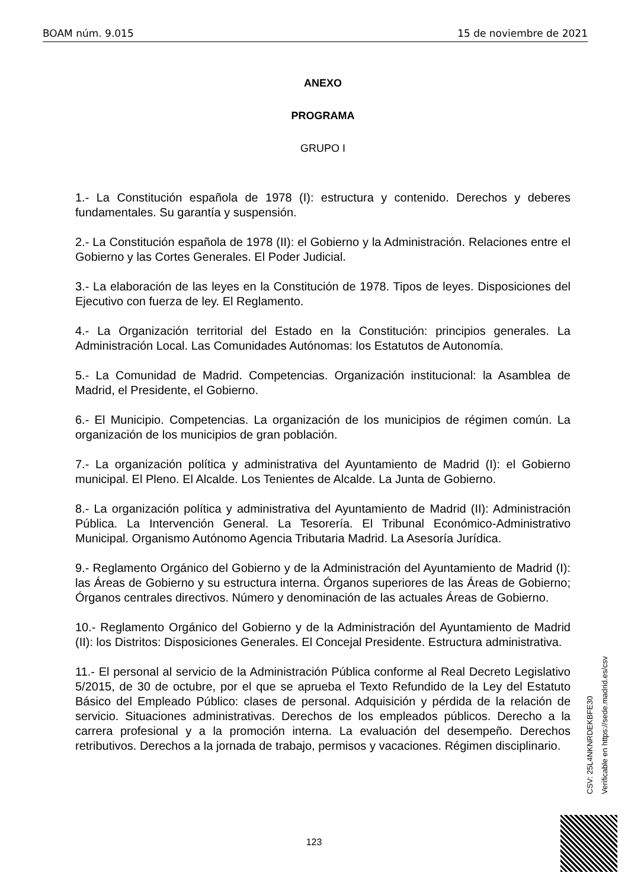BOAM núm. 9.015 15 de noviembre de 2021
ANEXO
PROGRAMA
GRUPO I
1.- La Constitución española de 1978 (I): estructura y contenido. Derechos y deberes fundamentales. Su garantía y suspensión.
2.- La Constitución española de 1978 (II): el Gobierno y la Administración. Relaciones entre el Gobierno y las Cortes Generales. El Poder Judicial.
3.- La elaboración de las leyes en la Constitución de 1978. Tipos de leyes. Disposiciones del Ejecutivo con fuerza de ley. El Reglamento.
4.- La Organización territorial del Estado en la Constitución: principios generales. La Administración Local. Las Comunidades Autónomas: los Estatutos de Autonomía.
5.- La Comunidad de Madrid. Competencias. Organización institucional: la Asamblea de Madrid, el Presidente, el Gobierno.
6.- El Municipio. Competencias. La organización de los municipios de régimen común. La organización de los municipios de gran población.
7.- La organización política y administrativa del Ayuntamiento de Madrid (I): el Gobierno municipal. El Pleno. El Alcalde. Los Tenientes de Alcalde. La Junta de Gobierno.
8.- La organización política y administrativa del Ayuntamiento de Madrid (II): Administración Pública. La Intervención General. La Tesorería. El Tribunal Económico-Administrativo Municipal. Organismo Autónomo Agencia Tributaria Madrid. La Asesoría Jurídica.
9.- Reglamento Orgánico del Gobierno y de la Administración del Ayuntamiento de Madrid (I): las Áreas de Gobierno y su estructura interna. Órganos superiores de las Áreas de Gobierno; Órganos centrales directivos. Número y denominación de las actuales Áreas de Gobierno.
10.- Reglamento Orgánico del Gobierno y de la Administración del Ayuntamiento de Madrid (II): los Distritos: Disposiciones Generales. El Concejal Presidente. Estructura administrativa.
11.- El personal al servicio de la Administración Pública conforme al Real Decreto Legislativo 5/2015, de 30 de octubre, por el que se aprueba el Texto Refundido de la Ley del Estatuto Básico del Empleado Público: clases de personal. Adquisición y pérdida de la relación de servicio. Situaciones administrativas. Derechos de los empleados públicos. Derecho a la carrera profesional y a la promoción interna. La evaluación del desempeño. Derechos retributivos. Derechos a la jornada de trabajo, permisos y vacaciones. Régimen disciplinario.
CSV: 25L4NKNRDEKBFE30
Verificable en https://sede.madrid.es/csv
123